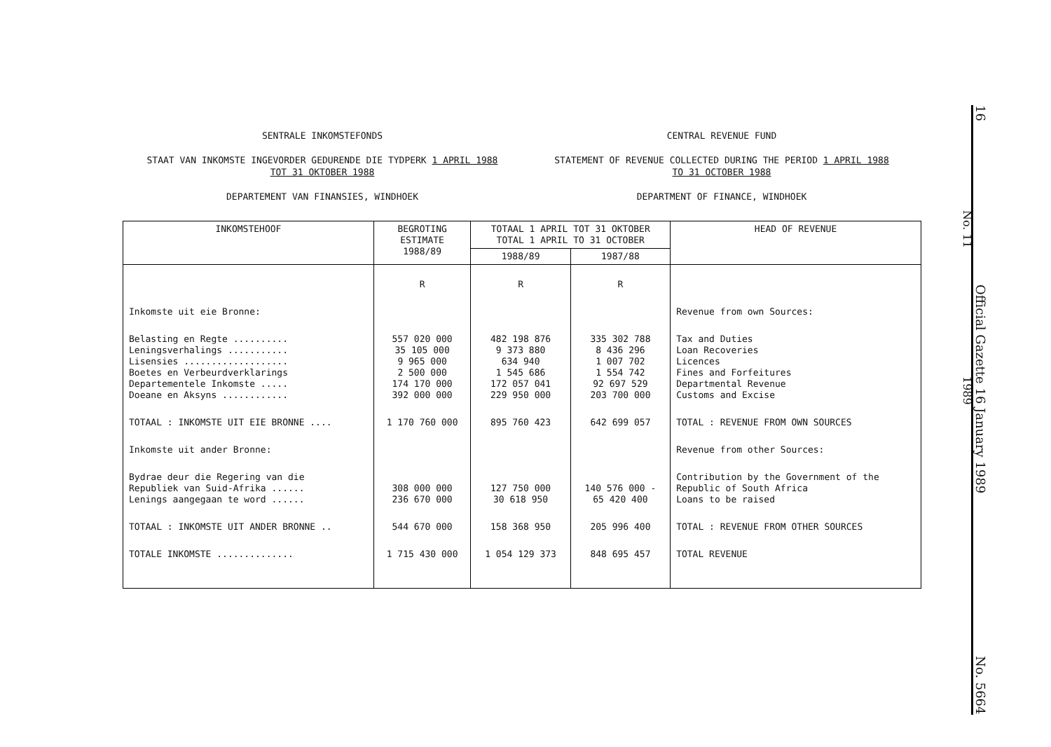SENTRALE INKOMSTEFONDS
STAAT VAN INKOMSTE INGEVORDER GEDURENDE DIE TYDPERK 1 APRIL 1988
TOT 31 OKTOBER 1988
DEPARTEMENT VAN FINANSIES, WINDHOEK
CENTRAL REVENUE FUND
STATEMENT OF REVENUE COLLECTED DURING THE PERIOD 1 APRIL 1988
TO 31 OCTOBER 1988
DEPARTMENT OF FINANCE, WINDHOEK
| INKOMSTEHOOF | BEGROTING ESTIMATE 1988/89 | TOTAAL 1 APRIL TOT 31 OKTOBER TOTAL 1 APRIL TO 31 OCTOBER | | HEAD OF REVENUE |
| --- | --- | --- | --- | --- |
| | | 1988/89 | 1987/88 | |
| | R | R | R | |
| Inkomste uit eie Bronne: | | | | Revenue from own Sources: |
| Belasting en Regte .......... Leningsverhalings ........... Lisensies ................... Boetes en Verbeurdverklarings Departementele Inkomste ..... Doeane en Aksyns ............ | 557 020 000 35 105 000 9 965 000 2 500 000 174 170 000 392 000 000 | 482 198 876 9 373 880 634 940 1 545 686 172 057 041 229 950 000 | 335 302 788 8 436 296 1 007 702 1 554 742 92 697 529 203 700 000 | Tax and Duties Loan Recoveries Licences Fines and Forfeitures Departmental Revenue Customs and Excise |
| TOTAAL : INKOMSTE UIT EIE BRONNE .... | 1 170 760 000 | 895 760 423 | 642 699 057 | TOTAL : REVENUE FROM OWN SOURCES |
| Inkomste uit ander Bronne: | | | | Revenue from other Sources: |
| Bydrae deur die Regering van die Republiek van Suid-Afrika ...... Lenings aangegaan te word ...... | 308 000 000 236 670 000 | 127 750 000 30 618 950 | 140 576 000 - 65 420 400 | Contribution by the Government of the Republic of South Africa Loans to be raised |
| TOTAAL : INKOMSTE UIT ANDER BRONNE .. | 544 670 000 | 158 368 950 | 205 996 400 | TOTAL : REVENUE FROM OTHER SOURCES |
| TOTALE INKOMSTE .............. | 1 715 430 000 | 1 054 129 373 | 848 695 457 | TOTAL REVENUE |
No. 11 1989
16 Official Gazette 16 January 1989 No. 5664